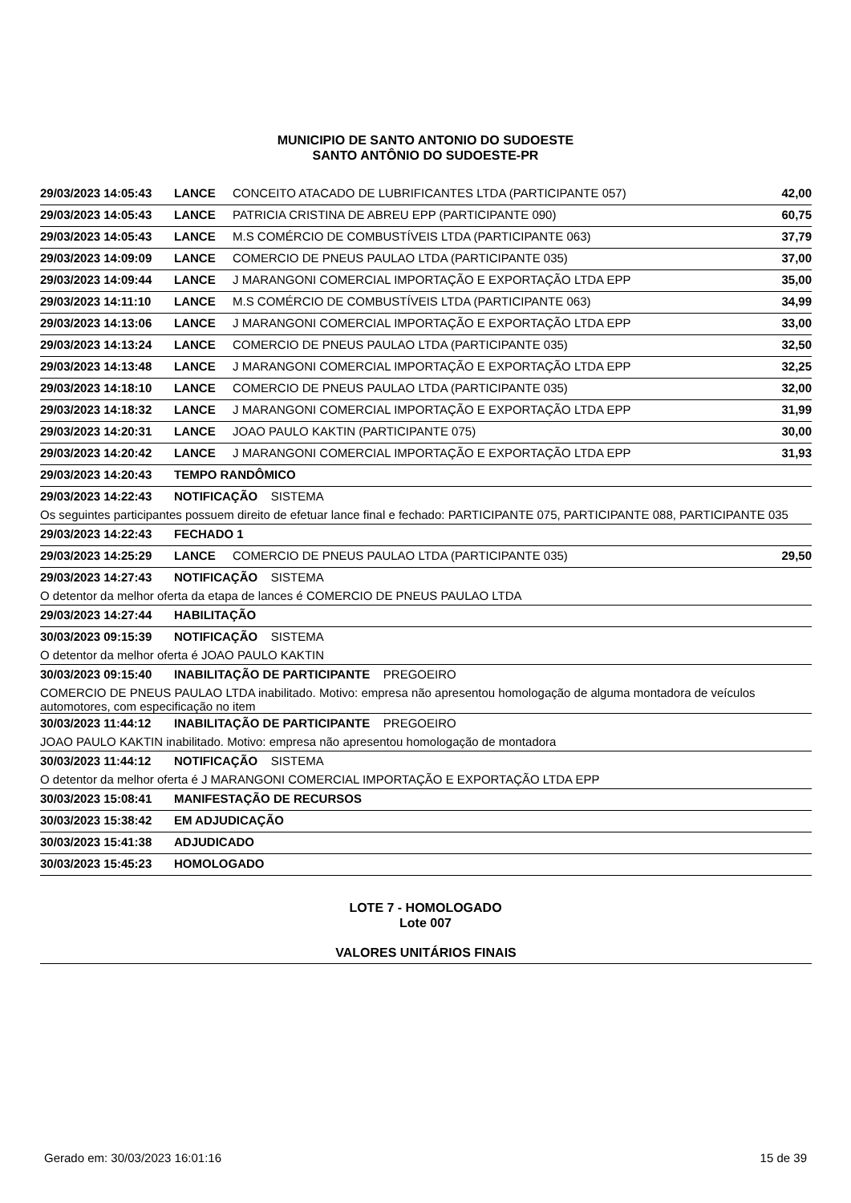MUNICIPIO DE SANTO ANTONIO DO SUDOESTE
SANTO ANTÔNIO DO SUDOESTE-PR
| 29/03/2023 14:05:43 | LANCE | CONCEITO ATACADO DE LUBRIFICANTES LTDA (PARTICIPANTE 057) | 42,00 |
| 29/03/2023 14:05:43 | LANCE | PATRICIA CRISTINA DE ABREU EPP (PARTICIPANTE 090) | 60,75 |
| 29/03/2023 14:05:43 | LANCE | M.S COMÉRCIO DE COMBUSTÍVEIS LTDA (PARTICIPANTE 063) | 37,79 |
| 29/03/2023 14:09:09 | LANCE | COMERCIO DE PNEUS PAULAO LTDA (PARTICIPANTE 035) | 37,00 |
| 29/03/2023 14:09:44 | LANCE | J MARANGONI COMERCIAL IMPORTAÇÃO E EXPORTAÇÃO LTDA EPP | 35,00 |
| 29/03/2023 14:11:10 | LANCE | M.S COMÉRCIO DE COMBUSTÍVEIS LTDA (PARTICIPANTE 063) | 34,99 |
| 29/03/2023 14:13:06 | LANCE | J MARANGONI COMERCIAL IMPORTAÇÃO E EXPORTAÇÃO LTDA EPP | 33,00 |
| 29/03/2023 14:13:24 | LANCE | COMERCIO DE PNEUS PAULAO LTDA (PARTICIPANTE 035) | 32,50 |
| 29/03/2023 14:13:48 | LANCE | J MARANGONI COMERCIAL IMPORTAÇÃO E EXPORTAÇÃO LTDA EPP | 32,25 |
| 29/03/2023 14:18:10 | LANCE | COMERCIO DE PNEUS PAULAO LTDA (PARTICIPANTE 035) | 32,00 |
| 29/03/2023 14:18:32 | LANCE | J MARANGONI COMERCIAL IMPORTAÇÃO E EXPORTAÇÃO LTDA EPP | 31,99 |
| 29/03/2023 14:20:31 | LANCE | JOAO PAULO KAKTIN (PARTICIPANTE 075) | 30,00 |
| 29/03/2023 14:20:42 | LANCE | J MARANGONI COMERCIAL IMPORTAÇÃO E EXPORTAÇÃO LTDA EPP | 31,93 |
| 29/03/2023 14:20:43 | TEMPO RANDÔMICO | | |
| 29/03/2023 14:22:43 | NOTIFICAÇÃO SISTEMA | | |
| Os seguintes participantes possuem direito de efetuar lance final e fechado: PARTICIPANTE 075, PARTICIPANTE 088, PARTICIPANTE 035 | | | |
| 29/03/2023 14:22:43 | FECHADO 1 | | |
| 29/03/2023 14:25:29 | LANCE | COMERCIO DE PNEUS PAULAO LTDA (PARTICIPANTE 035) | 29,50 |
| 29/03/2023 14:27:43 | NOTIFICAÇÃO SISTEMA | | |
| O detentor da melhor oferta da etapa de lances é COMERCIO DE PNEUS PAULAO LTDA | | | |
| 29/03/2023 14:27:44 | HABILITAÇÃO | | |
| 30/03/2023 09:15:39 | NOTIFICAÇÃO SISTEMA | | |
| O detentor da melhor oferta é JOAO PAULO KAKTIN | | | |
| 30/03/2023 09:15:40 | INABILITAÇÃO DE PARTICIPANTE PREGOEIRO | | |
| COMERCIO DE PNEUS PAULAO LTDA inabilitado. Motivo: empresa não apresentou homologação de alguma montadora de veículos automotores, com especificação no item | | | |
| 30/03/2023 11:44:12 | INABILITAÇÃO DE PARTICIPANTE PREGOEIRO | | |
| JOAO PAULO KAKTIN inabilitado. Motivo: empresa não apresentou homologação de montadora | | | |
| 30/03/2023 11:44:12 | NOTIFICAÇÃO SISTEMA | | |
| O detentor da melhor oferta é J MARANGONI COMERCIAL IMPORTAÇÃO E EXPORTAÇÃO LTDA EPP | | | |
| 30/03/2023 15:08:41 | MANIFESTAÇÃO DE RECURSOS | | |
| 30/03/2023 15:38:42 | EM ADJUDICAÇÃO | | |
| 30/03/2023 15:41:38 | ADJUDICADO | | |
| 30/03/2023 15:45:23 | HOMOLOGADO | | |
LOTE 7 - HOMOLOGADO
Lote 007
VALORES UNITÁRIOS FINAIS
Gerado em: 30/03/2023 16:01:16 15 de 39